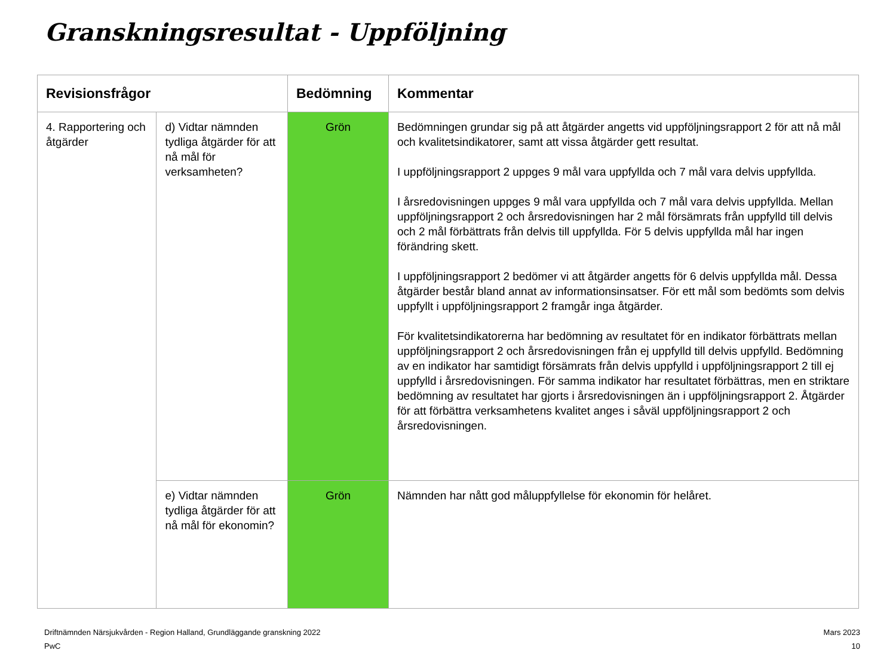Granskningsresultat - Uppföljning
| Revisionsfrågor | | Bedömning | Kommentar |
| --- | --- | --- | --- |
| 4. Rapportering och åtgärder | d) Vidtar nämnden tydliga åtgärder för att nå mål för verksamheten? | Grön | Bedömningen grundar sig på att åtgärder angetts vid uppföljningsrapport 2 för att nå mål och kvalitetsindikatorer, samt att vissa åtgärder gett resultat. I uppföljningsrapport 2 uppges 9 mål vara uppfyllda och 7 mål vara delvis uppfyllda. I årsredovisningen uppges 9 mål vara uppfyllda och 7 mål vara delvis uppfyllda. Mellan uppföljningsrapport 2 och årsredovisningen har 2 mål försämrats från uppfylld till delvis och 2 mål förbättrats från delvis till uppfyllda. För 5 delvis uppfyllda mål har ingen förändring skett. I uppföljningsrapport 2 bedömer vi att åtgärder angetts för 6 delvis uppfyllda mål. Dessa åtgärder består bland annat av informationsinsatser. För ett mål som bedömts som delvis uppfyllt i uppföljningsrapport 2 framgår inga åtgärder. För kvalitetsindikatorerna har bedömning av resultatet för en indikator förbättrats mellan uppföljningsrapport 2 och årsredovisningen från ej uppfylld till delvis uppfylld. Bedömning av en indikator har samtidigt försämrats från delvis uppfylld i uppföljningsrapport 2 till ej uppfylld i årsredovisningen. För samma indikator har resultatet förbättras, men en striktare bedömning av resultatet har gjorts i årsredovisningen än i uppföljningsrapport 2. Åtgärder för att förbättra verksamhetens kvalitet anges i såväl uppföljningsrapport 2 och årsredovisningen. |
| | e) Vidtar nämnden tydliga åtgärder för att nå mål för ekonomin? | Grön | Nämnden har nått god måluppfyllelse för ekonomin för helåret. |
Driftnämnden Närsjukvården - Region Halland, Grundläggande granskning 2022
PwC
Mars 2023
10